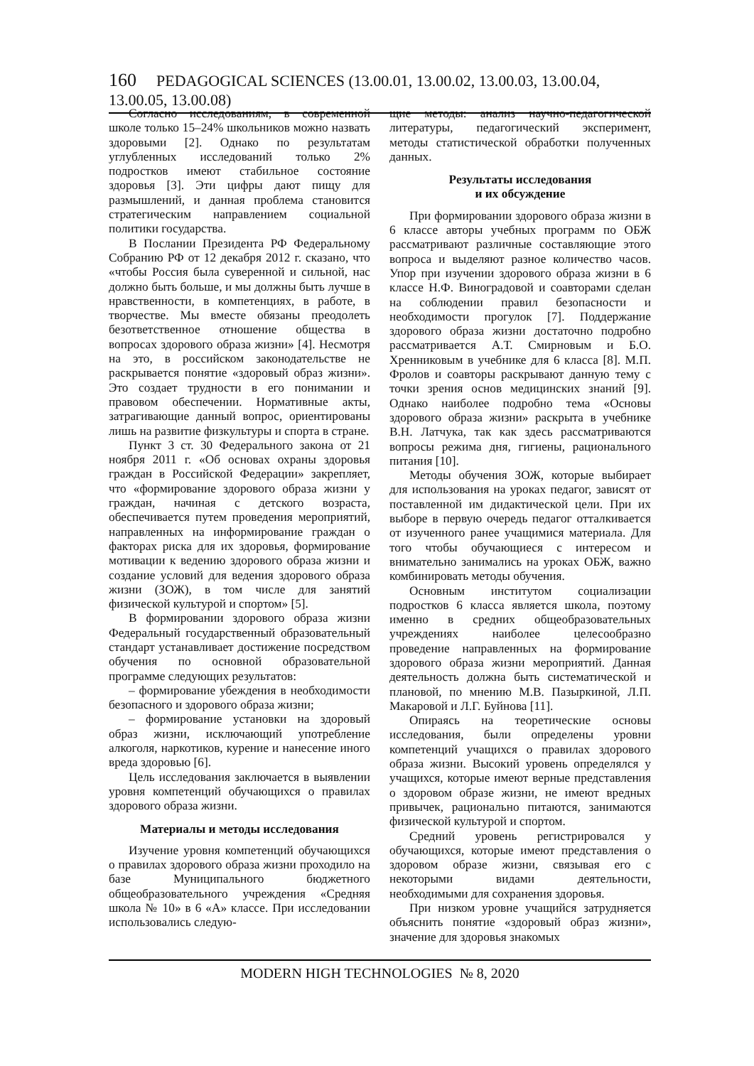160 PEDAGOGICAL SCIENCES (13.00.01, 13.00.02, 13.00.03, 13.00.04, 13.00.05, 13.00.08)
Согласно исследованиям, в современной школе только 15–24% школьников можно назвать здоровыми [2]. Однако по результатам углубленных исследований только 2% подростков имеют стабильное состояние здоровья [3]. Эти цифры дают пищу для размышлений, и данная проблема становится стратегическим направлением социальной политики государства.
В Послании Президента РФ Федеральному Собранию РФ от 12 декабря 2012 г. сказано, что «чтобы Россия была суверенной и сильной, нас должно быть больше, и мы должны быть лучше в нравственности, в компетенциях, в работе, в творчестве. Мы вместе обязаны преодолеть безответственное отношение общества в вопросах здорового образа жизни» [4]. Несмотря на это, в российском законодательстве не раскрывается понятие «здоровый образ жизни». Это создает трудности в его понимании и правовом обеспечении. Нормативные акты, затрагивающие данный вопрос, ориентированы лишь на развитие физкультуры и спорта в стране.
Пункт 3 ст. 30 Федерального закона от 21 ноября 2011 г. «Об основах охраны здоровья граждан в Российской Федерации» закрепляет, что «формирование здорового образа жизни у граждан, начиная с детского возраста, обеспечивается путем проведения мероприятий, направленных на информирование граждан о факторах риска для их здоровья, формирование мотивации к ведению здорового образа жизни и создание условий для ведения здорового образа жизни (ЗОЖ), в том числе для занятий физической культурой и спортом» [5].
В формировании здорового образа жизни Федеральный государственный образовательный стандарт устанавливает достижение посредством обучения по основной образовательной программе следующих результатов:
– формирование убеждения в необходимости безопасного и здорового образа жизни;
– формирование установки на здоровый образ жизни, исключающий употребление алкоголя, наркотиков, курение и нанесение иного вреда здоровью [6].
Цель исследования заключается в выявлении уровня компетенций обучающихся о правилах здорового образа жизни.
Материалы и методы исследования
Изучение уровня компетенций обучающихся о правилах здорового образа жизни проходило на базе Муниципального бюджетного общеобразовательного учреждения «Средняя школа № 10» в 6 «А» классе. При исследовании использовались следую-
щие методы: анализ научно-педагогической литературы, педагогический эксперимент, методы статистической обработки полученных данных.
Результаты исследования
и их обсуждение
При формировании здорового образа жизни в 6 классе авторы учебных программ по ОБЖ рассматривают различные составляющие этого вопроса и выделяют разное количество часов. Упор при изучении здорового образа жизни в 6 классе Н.Ф. Виноградовой и соавторами сделан на соблюдении правил безопасности и необходимости прогулок [7]. Поддержание здорового образа жизни достаточно подробно рассматривается А.Т. Смирновым и Б.О. Хренниковым в учебнике для 6 класса [8]. М.П. Фролов и соавторы раскрывают данную тему с точки зрения основ медицинских знаний [9]. Однако наиболее подробно тема «Основы здорового образа жизни» раскрыта в учебнике В.Н. Латчука, так как здесь рассматриваются вопросы режима дня, гигиены, рационального питания [10].
Методы обучения ЗОЖ, которые выбирает для использования на уроках педагог, зависят от поставленной им дидактической цели. При их выборе в первую очередь педагог отталкивается от изученного ранее учащимися материала. Для того чтобы обучающиеся с интересом и внимательно занимались на уроках ОБЖ, важно комбинировать методы обучения.
Основным институтом социализации подростков 6 класса является школа, поэтому именно в средних общеобразовательных учреждениях наиболее целесообразно проведение направленных на формирование здорового образа жизни мероприятий. Данная деятельность должна быть систематической и плановой, по мнению М.В. Пазыркиной, Л.П. Макаровой и Л.Г. Буйнова [11].
Опираясь на теоретические основы исследования, были определены уровни компетенций учащихся о правилах здорового образа жизни. Высокий уровень определялся у учащихся, которые имеют верные представления о здоровом образе жизни, не имеют вредных привычек, рационально питаются, занимаются физической культурой и спортом.
Средний уровень регистрировался у обучающихся, которые имеют представления о здоровом образе жизни, связывая его с некоторыми видами деятельности, необходимыми для сохранения здоровья.
При низком уровне учащийся затрудняется объяснить понятие «здоровый образ жизни», значение для здоровья знакомых
MODERN HIGH TECHNOLOGIES № 8, 2020